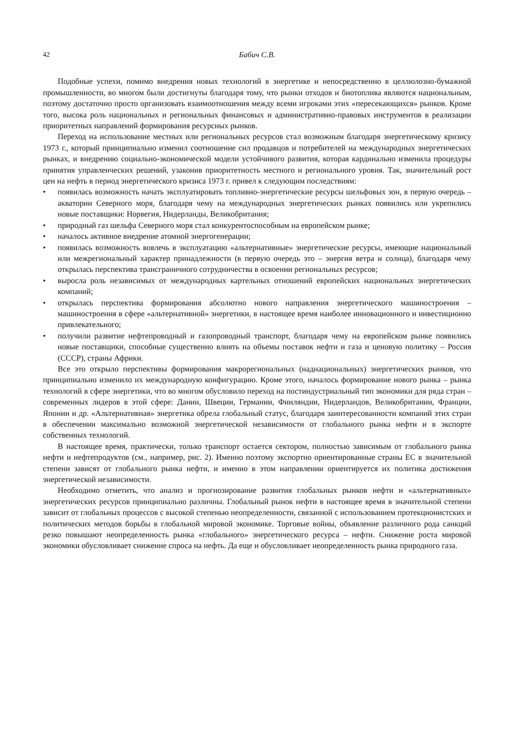42 Бабич С.В.
Подобные успехи, помимо внедрения новых технологий в энергетике и непосредственно в целлюлозно-бумажной промышленности, во многом были достигнуты благодаря тому, что рынки отходов и биотоплива являются национальным, поэтому достаточно просто организовать взаимоотношения между всеми игроками этих «пересекающихся» рынков. Кроме того, высока роль национальных и региональных финансовых и административно-правовых инструментов в реализации приоритетных направлений формирования ресурсных рынков.
Переход на использование местных или региональных ресурсов стал возможным благодаря энергетическому кризису 1973 г., который принципиально изменил соотношение сил продавцов и потребителей на международных энергетических рынках, и внедрению социально-экономической модели устойчивого развития, которая кардинально изменила процедуры принятия управленческих решений, узаконив приоритетность местного и регионального уровня. Так, значительный рост цен на нефть в период энергетического кризиса 1973 г. привел к следующим последствиям:
• появилась возможность начать эксплуатировать топливно-энергетические ресурсы шельфовых зон, в первую очередь – акватории Северного моря, благодаря чему на международных энергетических рынках появились или укрепились новые поставщики: Норвегия, Нидерланды, Великобритания;
• природный газ шельфа Северного моря стал конкурентоспособным на европейском рынке;
• началось активное внедрение атомной энергогенерации;
• появилась возможность вовлечь в эксплуатацию «альтернативные» энергетические ресурсы, имеющие национальный или межрегиональный характер принадлежности (в первую очередь это – энергия ветра и солнца), благодаря чему открылась перспектива трансграничного сотрудничества в освоении региональных ресурсов;
• выросла роль независимых от международных картельных отношений европейских национальных энергетических компаний;
• открылась перспектива формирования абсолютно нового направления энергетического машиностроения – машиностроения в сфере «альтернативной» энергетики, в настоящее время наиболее инновационного и инвестиционно привлекательного;
• получили развитие нефтепроводный и газопроводный транспорт, благодаря чему на европейском рынке появились новые поставщики, способные существенно влиять на объемы поставок нефти и газа и ценовую политику – Россия (СССР), страны Африки.
Все это открыло перспективы формирования макрорегиональных (наднациональных) энергетических рынков, что принципиально изменило их международную конфигурацию. Кроме этого, началось формирование нового рынка – рынка технологий в сфере энергетики, что во многом обусловило переход на постиндустриальный тип экономики для ряда стран – современных лидеров в этой сфере: Дании, Швеции, Германии, Финляндии, Нидерландов, Великобритании, Франции, Японии и др. «Альтернативная» энергетика обрела глобальный статус, благодаря заинтересованности компаний этих стран в обеспечении максимально возможной энергетической независимости от глобального рынка нефти и в экспорте собственных технологий.
В настоящее время, практически, только транспорт остается сектором, полностью зависимым от глобального рынка нефти и нефтепродуктов (см., например, рис. 2). Именно поэтому экспортно ориентированные страны ЕС в значительной степени зависят от глобального рынка нефти, и именно в этом направлении ориентируется их политика достижения энергетической независимости.
Необходимо отметить, что анализ и прогнозирование развития глобальных рынков нефти и «альтернативных» энергетических ресурсов принципиально различны. Глобальный рынок нефти в настоящее время в значительной степени зависит от глобальных процессов с высокой степенью неопределенности, связанной с использованием протекционистских и политических методов борьбы в глобальной мировой экономике. Торговые войны, объявление различного рода санкций резко повышают неопределенность рынка «глобального» энергетического ресурса – нефти. Снижение роста мировой экономики обусловливает снижение спроса на нефть. Да еще и обусловливает неопределенность рынка природного газа.